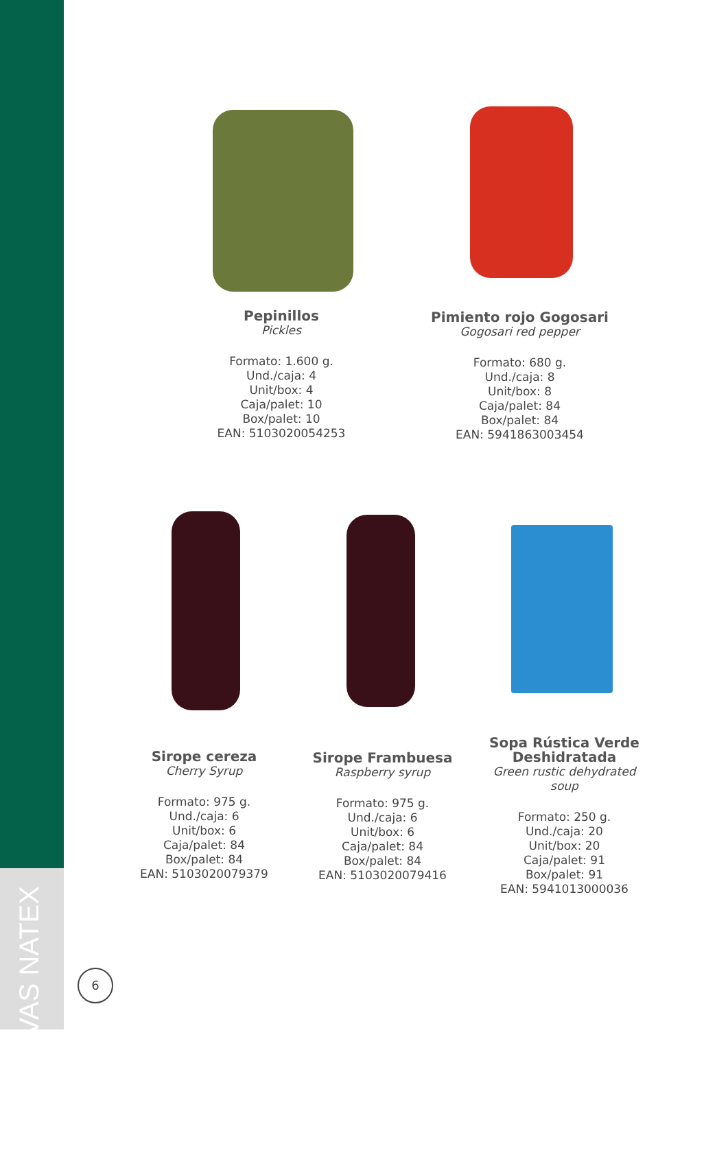CONSERVAS NATEX
Pepinillos
Pickles
Formato: 1.600 g.
Und./caja: 4
Unit/box: 4
Caja/palet: 10
Box/palet: 10
EAN: 5103020054253
Pimiento rojo Gogosari
Gogosari red pepper
Formato: 680 g.
Und./caja: 8
Unit/box: 8
Caja/palet: 84
Box/palet: 84
EAN: 5941863003454
Sirope cereza
Cherry Syrup
Formato: 975 g.
Und./caja: 6
Unit/box: 6
Caja/palet: 84
Box/palet: 84
EAN: 5103020079379
Sirope Frambuesa
Raspberry syrup
Formato: 975 g.
Und./caja: 6
Unit/box: 6
Caja/palet: 84
Box/palet: 84
EAN: 5103020079416
Sopa Rústica Verde
Deshidratada
Green rustic dehydrated soup
Formato: 250 g.
Und./caja: 20
Unit/box: 20
Caja/palet: 91
Box/palet: 91
EAN: 5941013000036
6